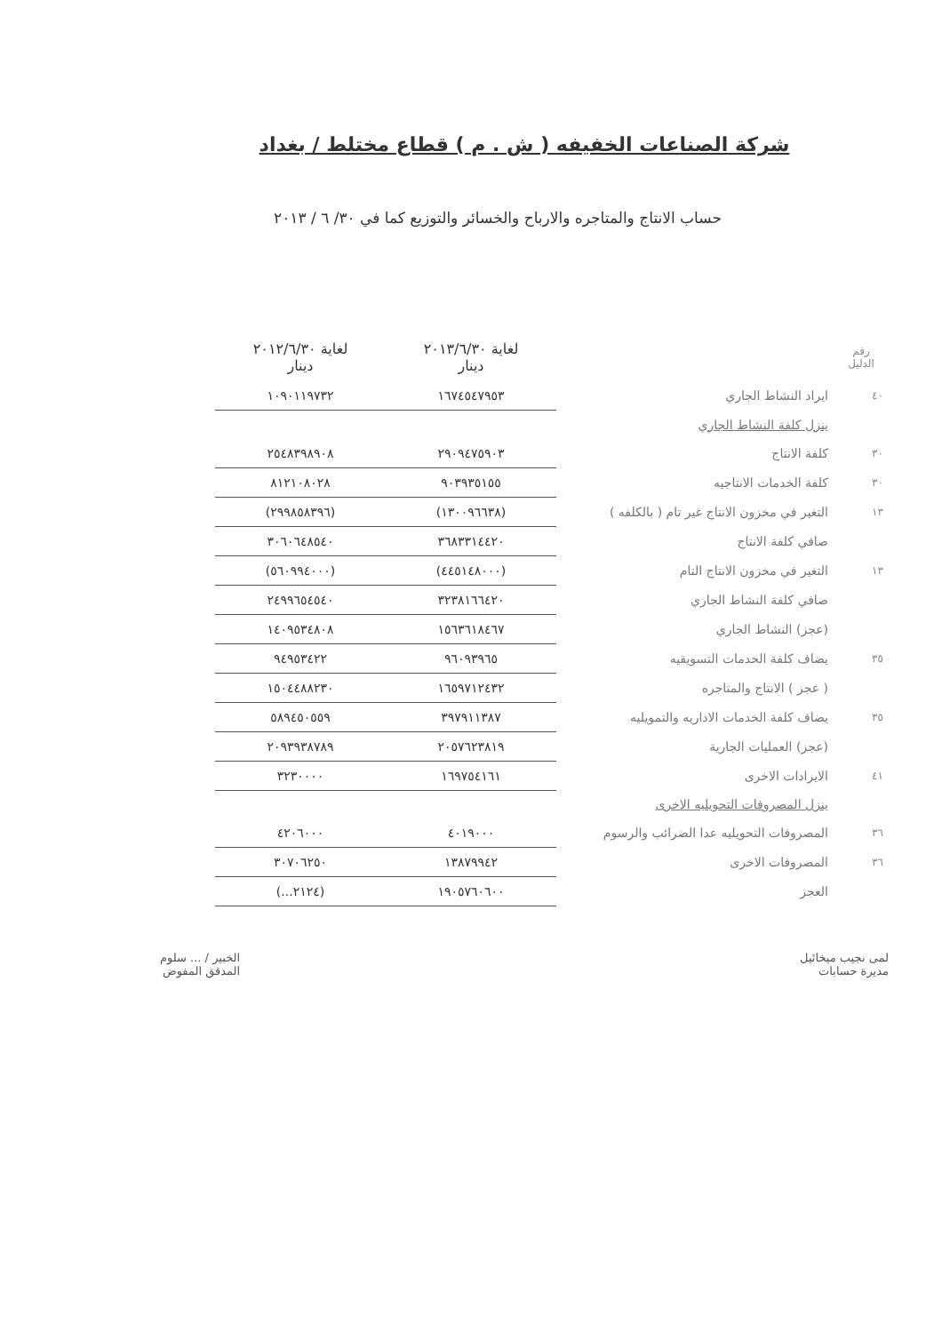شركة الصناعات الخفيفه ( ش . م ) قطاع مختلط / بغداد
حساب الانتاج والمتاجره والارباح والخسائر والتوزيع كما في ٣٠/ ٦ / ٢٠١٣
| رقم الدليل | | لغاية ٢٠١٣/٦/٣٠ دينار | لغاية ٢٠١٢/٦/٣٠ دينار |
| --- | --- | --- | --- |
| ٤٠ | ايراد النشاط الجاري | ١٦٧٤٥٤٧٩٥٣ | ١٠٩٠١١٩٧٣٢ |
| | ينزل كلفة النشاط الجاري | | |
| ٣٠ | كلفة الانتاج | ٢٩٠٩٤٧٥٩٠٣ | ٢٥٤٨٣٩٨٩٠٨ |
| ٣٠ | كلفة الخدمات الانتاجيه | ٩٠٣٩٣٥١٥٥ | ٨١٢١٠٨٠٢٨ |
| ١٣ | التغير في مخزون الانتاج غير تام ( بالكلفه ) | (١٣٠٠٩٦٦٣٨) | (٢٩٩٨٥٨٣٩٦) |
| | صافي كلفة الانتاج | ٣٦٨٣٣١٤٤٢٠ | ٣٠٦٠٦٤٨٥٤٠ |
| ١٣ | التغير في مخزون الانتاج التام | (٤٤٥١٤٨٠٠٠) | (٥٦٠٩٩٤٠٠٠) |
| | صافي كلفة النشاط الجاري | ٣٢٣٨١٦٦٤٢٠ | ٢٤٩٩٦٥٤٥٤٠ |
| | (عجز) النشاط الجاري | ١٥٦٣٦١٨٤٦٧ | ١٤٠٩٥٣٤٨٠٨ |
| ٣٥ | يضاف كلفة الخدمات التسويقيه | ٩٦٠٩٣٩٦٥ | ٩٤٩٥٣٤٢٢ |
| | ( عجز ) الانتاج والمتاجره | ١٦٥٩٧١٢٤٣٢ | ١٥٠٤٤٨٨٢٣٠ |
| ٣٥ | يضاف كلفة الخدمات الاداريه والتمويليه | ٣٩٧٩١١٣٨٧ | ٥٨٩٤٥٠٥٥٩ |
| | (عجز) العمليات الجارية | ٢٠٥٧٦٢٣٨١٩ | ٢٠٩٣٩٣٨٧٨٩ |
| ٤١ | الايرادات الاخرى | ١٦٩٧٥٤١٦١ | ٣٢٣٠٠٠٠ |
| | ينزل المصروفات التحويليه الاخرى | | |
| ٣٦ | المصروفات التحويليه عدا الضرائب والرسوم | ٤٠١٩٠٠٠ | ٤٢٠٦٠٠٠ |
| ٣٦ | المصروفات الاخرى | ١٣٨٧٩٩٤٢ | ٣٠٧٠٦٢٥٠ |
| | العجز | ١٩٠٥٧٦٠٦٠٠ | (٢١٢٤...) |
لمى نجيب ميخائيل
مديرة حسابات
الخبير / ... سلوم
المدقق المفوض